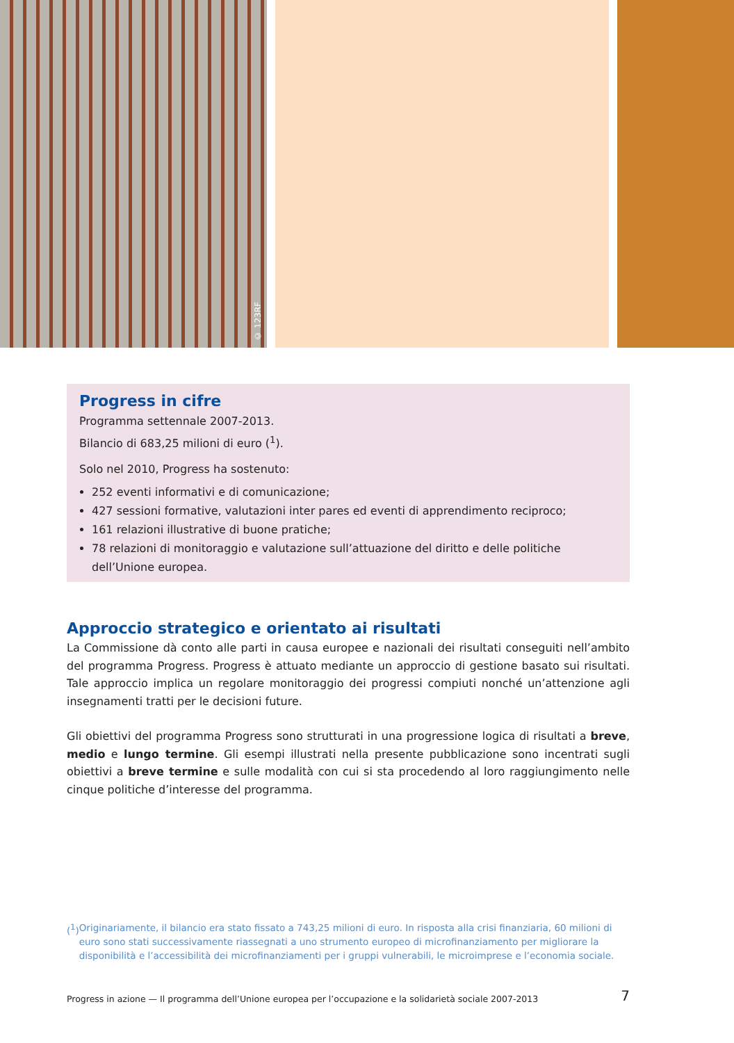© 123RF
Progress in cifre
Programma settennale 2007-2013.
Bilancio di 683,25 milioni di euro (<sup>1</sup>).
Solo nel 2010, Progress ha sostenuto:
252 eventi informativi e di comunicazione;
427 sessioni formative, valutazioni inter pares ed eventi di apprendimento reciproco;
161 relazioni illustrative di buone pratiche;
78 relazioni di monitoraggio e valutazione sull’attuazione del diritto e delle politiche dell’Unione europea.
Approccio strategico e orientato ai risultati
La Commissione dà conto alle parti in causa europee e nazionali dei risultati conseguiti nell’ambito del programma Progress. Progress è attuato mediante un approccio di gestione basato sui risultati. Tale approccio implica un regolare monitoraggio dei progressi compiuti nonché un’attenzione agli insegnamenti tratti per le decisioni future.
Gli obiettivi del programma Progress sono strutturati in una progressione logica di risultati a breve, medio e lungo termine. Gli esempi illustrati nella presente pubblicazione sono incentrati sugli obiettivi a breve termine e sulle modalità con cui si sta procedendo al loro raggiungimento nelle cinque politiche d’interesse del programma.
(<sup>1</sup>) Originariamente, il bilancio era stato fissato a 743,25 milioni di euro. In risposta alla crisi finanziaria, 60 milioni di euro sono stati successivamente riassegnati a uno strumento europeo di microfinanziamento per migliorare la disponibilità e l’accessibilità dei microfinanziamenti per i gruppi vulnerabili, le microimprese e l’economia sociale.
Progress in azione — Il programma dell’Unione europea per l’occupazione e la solidarietà sociale 2007-2013 7